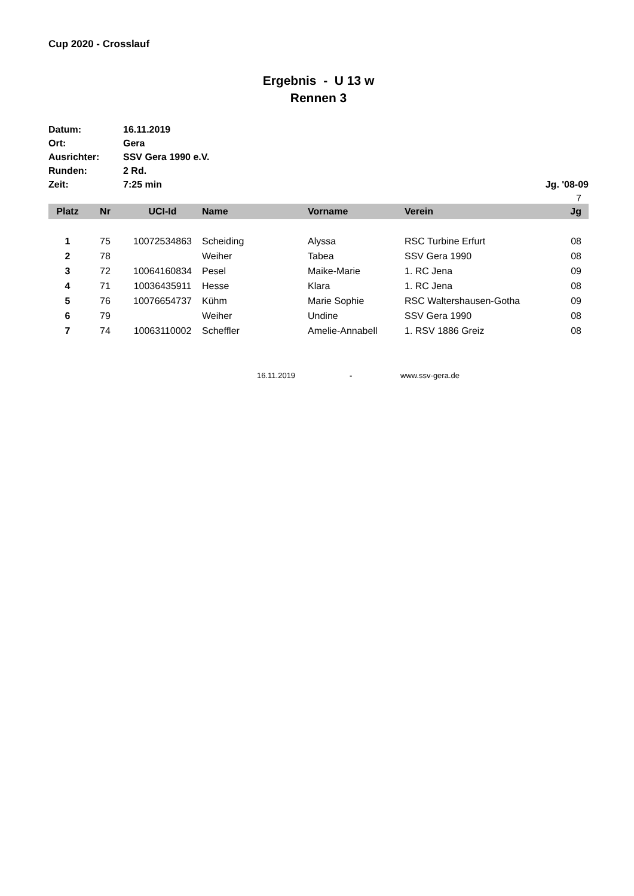Cup 2020 - Crosslauf
Ergebnis - U 13 w
Rennen 3
Datum: 16.11.2019
Ort: Gera
Ausrichter: SSV Gera 1990 e.V.
Runden: 2 Rd.
Zeit: 7:25 min Jg. '08-09
7
| Platz | Nr | UCI-Id | Name | Vorname | Verein | Jg |
| --- | --- | --- | --- | --- | --- | --- |
| 1 | 75 | 10072534863 | Scheiding | Alyssa | RSC Turbine Erfurt | 08 |
| 2 | 78 | | Weiher | Tabea | SSV Gera 1990 | 08 |
| 3 | 72 | 10064160834 | Pesel | Maike-Marie | 1. RC Jena | 09 |
| 4 | 71 | 10036435911 | Hesse | Klara | 1. RC Jena | 08 |
| 5 | 76 | 10076654737 | Kühm | Marie Sophie | RSC Waltershausen-Gotha | 09 |
| 6 | 79 | | Weiher | Undine | SSV Gera 1990 | 08 |
| 7 | 74 | 10063110002 | Scheffler | Amelie-Annabell | 1. RSV 1886 Greiz | 08 |
16.11.2019 - www.ssv-gera.de